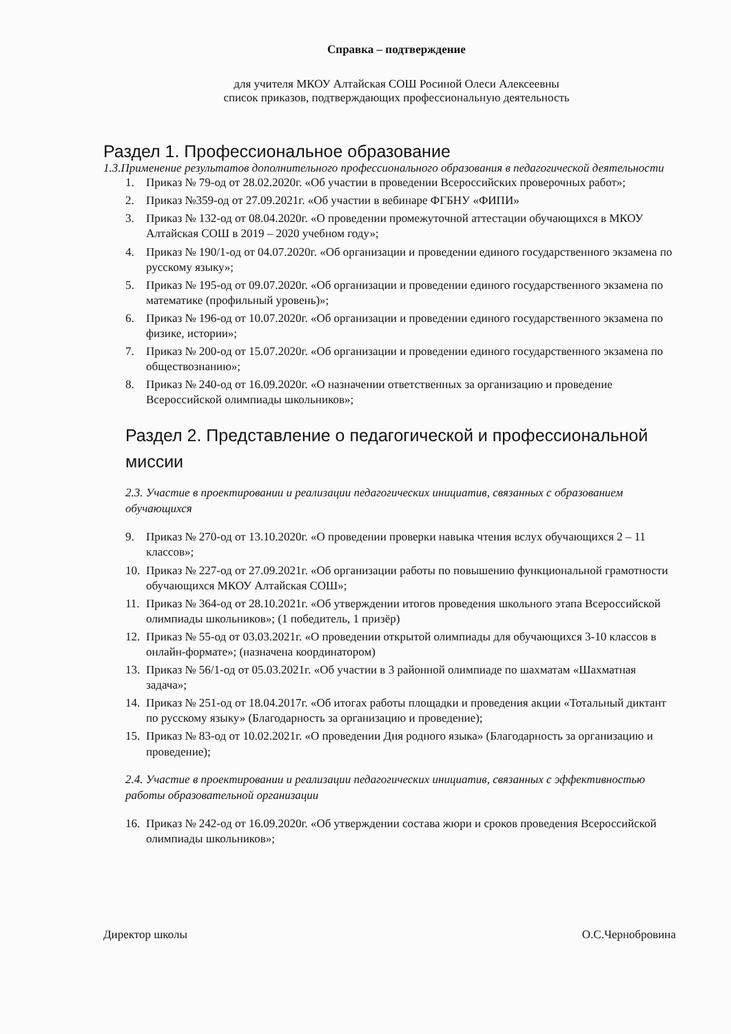Справка – подтверждение
для учителя МКОУ Алтайская СОШ Росиной Олеси Алексеевны
список приказов, подтверждающих профессиональную деятельность
Раздел 1. Профессиональное образование
1.3.Применение результатов дополнительного профессионального образования в педагогической деятельности
1. Приказ № 79-од от 28.02.2020г. «Об участии в проведении Всероссийских проверочных работ»;
2. Приказ №359-од от 27.09.2021г. «Об участии в вебинаре ФГБНУ «ФИПИ»
3. Приказ № 132-од от 08.04.2020г. «О проведении промежуточной аттестации обучающихся в МКОУ Алтайская СОШ в 2019 – 2020 учебном году»;
4. Приказ № 190/1-од от 04.07.2020г. «Об организации и проведении единого государственного экзамена по русскому языку»;
5. Приказ № 195-од от 09.07.2020г. «Об организации и проведении единого государственного экзамена по математике (профильный уровень)»;
6. Приказ № 196-од от 10.07.2020г. «Об организации и проведении единого государственного экзамена по физике, истории»;
7. Приказ № 200-од от 15.07.2020г. «Об организации и проведении единого государственного экзамена по обществознанию»;
8. Приказ № 240-од от 16.09.2020г. «О назначении ответственных за организацию и проведение Всероссийской олимпиады школьников»;
Раздел 2. Представление о педагогической и профессиональной миссии
2.3. Участие в проектировании и реализации педагогических инициатив, связанных с образованием обучающихся
9. Приказ № 270-од от 13.10.2020г. «О проведении проверки навыка чтения вслух обучающихся 2 – 11 классов»;
10. Приказ № 227-од от 27.09.2021г. «Об организации работы по повышению функциональной грамотности обучающихся МКОУ Алтайская СОШ»;
11. Приказ № 364-од от 28.10.2021г. «Об утверждении итогов проведения школьного этапа Всероссийской олимпиады школьников»; (1 победитель, 1 призёр)
12. Приказ № 55-од от 03.03.2021г. «О проведении открытой олимпиады для обучающихся 3-10 классов в онлайн-формате»; (назначена координатором)
13. Приказ № 56/1-од от 05.03.2021г. «Об участии в 3 районной олимпиаде по шахматам «Шахматная задача»;
14. Приказ № 251-од от 18.04.2017г. «Об итогах работы площадки и проведения акции «Тотальный диктант по русскому языку» (Благодарность за организацию и проведение);
15. Приказ № 83-од от 10.02.2021г. «О проведении Дня родного языка» (Благодарность за организацию и проведение);
2.4. Участие в проектировании и реализации педагогических инициатив, связанных с эффективностью работы образовательной организации
16. Приказ № 242-од от 16.09.2020г. «Об утверждении состава жюри и сроков проведения Всероссийской олимпиады школьников»;
Директор школы О.С.Чернобровина